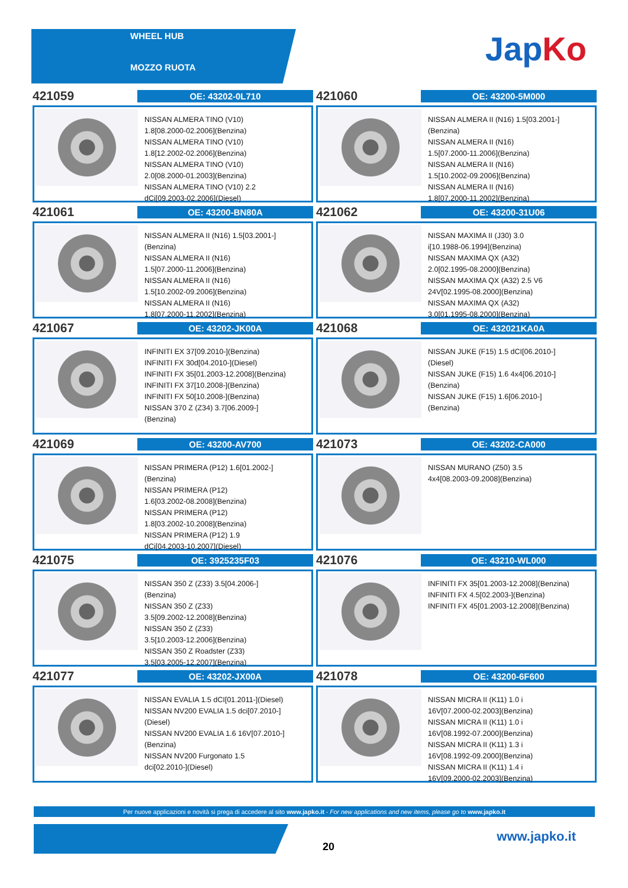WHEEL HUB
MOZZO RUOTA
JapKo
421059
OE: 43202-0L710
NISSAN ALMERA TINO (V10)
1.8[08.2000-02.2006](Benzina)
NISSAN ALMERA TINO (V10)
1.8[12.2002-02.2006](Benzina)
NISSAN ALMERA TINO (V10)
2.0[08.2000-01.2003](Benzina)
NISSAN ALMERA TINO (V10) 2.2
dCi[09.2003-02.2006](Diesel)
421060
OE: 43200-5M000
NISSAN ALMERA II (N16) 1.5[03.2001-]
(Benzina)
NISSAN ALMERA II (N16)
1.5[07.2000-11.2006](Benzina)
NISSAN ALMERA II (N16)
1.5[10.2002-09.2006](Benzina)
NISSAN ALMERA II (N16)
1.8[07.2000-11.2002](Benzina)
421061
OE: 43200-BN80A
NISSAN ALMERA II (N16) 1.5[03.2001-]
(Benzina)
NISSAN ALMERA II (N16)
1.5[07.2000-11.2006](Benzina)
NISSAN ALMERA II (N16)
1.5[10.2002-09.2006](Benzina)
NISSAN ALMERA II (N16)
1.8[07.2000-11.2002](Benzina)
421062
OE: 43200-31U06
NISSAN MAXIMA II (J30) 3.0
i[10.1988-06.1994](Benzina)
NISSAN MAXIMA QX (A32)
2.0[02.1995-08.2000](Benzina)
NISSAN MAXIMA QX (A32) 2.5 V6
24V[02.1995-08.2000](Benzina)
NISSAN MAXIMA QX (A32)
3.0[01.1995-08.2000](Benzina)
421067
OE: 43202-JK00A
INFINITI EX 37[09.2010-](Benzina)
INFINITI FX 30d[04.2010-](Diesel)
INFINITI FX 35[01.2003-12.2008](Benzina)
INFINITI FX 37[10.2008-](Benzina)
INFINITI FX 50[10.2008-](Benzina)
NISSAN 370 Z (Z34) 3.7[06.2009-]
(Benzina)
421068
OE: 432021KA0A
NISSAN JUKE (F15) 1.5 dCI[06.2010-]
(Diesel)
NISSAN JUKE (F15) 1.6 4x4[06.2010-]
(Benzina)
NISSAN JUKE (F15) 1.6[06.2010-]
(Benzina)
421069
OE: 43200-AV700
NISSAN PRIMERA (P12) 1.6[01.2002-]
(Benzina)
NISSAN PRIMERA (P12)
1.6[03.2002-08.2008](Benzina)
NISSAN PRIMERA (P12)
1.8[03.2002-10.2008](Benzina)
NISSAN PRIMERA (P12) 1.9
dCi[04.2003-10.2007](Diesel)
421073
OE: 43202-CA000
NISSAN MURANO (Z50) 3.5
4x4[08.2003-09.2008](Benzina)
421075
OE: 3925235F03
NISSAN 350 Z (Z33) 3.5[04.2006-]
(Benzina)
NISSAN 350 Z (Z33)
3.5[09.2002-12.2008](Benzina)
NISSAN 350 Z (Z33)
3.5[10.2003-12.2006](Benzina)
NISSAN 350 Z Roadster (Z33)
3.5[03.2005-12.2007](Benzina)
421076
OE: 43210-WL000
INFINITI FX 35[01.2003-12.2008](Benzina)
INFINITI FX 4.5[02.2003-](Benzina)
INFINITI FX 45[01.2003-12.2008](Benzina)
421077
OE: 43202-JX00A
NISSAN EVALIA 1.5 dCI[01.2011-](Diesel)
NISSAN NV200 EVALIA 1.5 dci[07.2010-]
(Diesel)
NISSAN NV200 EVALIA 1.6 16V[07.2010-]
(Benzina)
NISSAN NV200 Furgonato 1.5
dci[02.2010-](Diesel)
421078
OE: 43200-6F600
NISSAN MICRA II (K11) 1.0 i
16V[07.2000-02.2003](Benzina)
NISSAN MICRA II (K11) 1.0 i
16V[08.1992-07.2000](Benzina)
NISSAN MICRA II (K11) 1.3 i
16V[08.1992-09.2000](Benzina)
NISSAN MICRA II (K11) 1.4 i
16V[09.2000-02.2003](Benzina)
Per nuove applicazioni e novità si prega di accedere al sito www.japko.it - For new applications and new items, please go to www.japko.it
20
www.japko.it